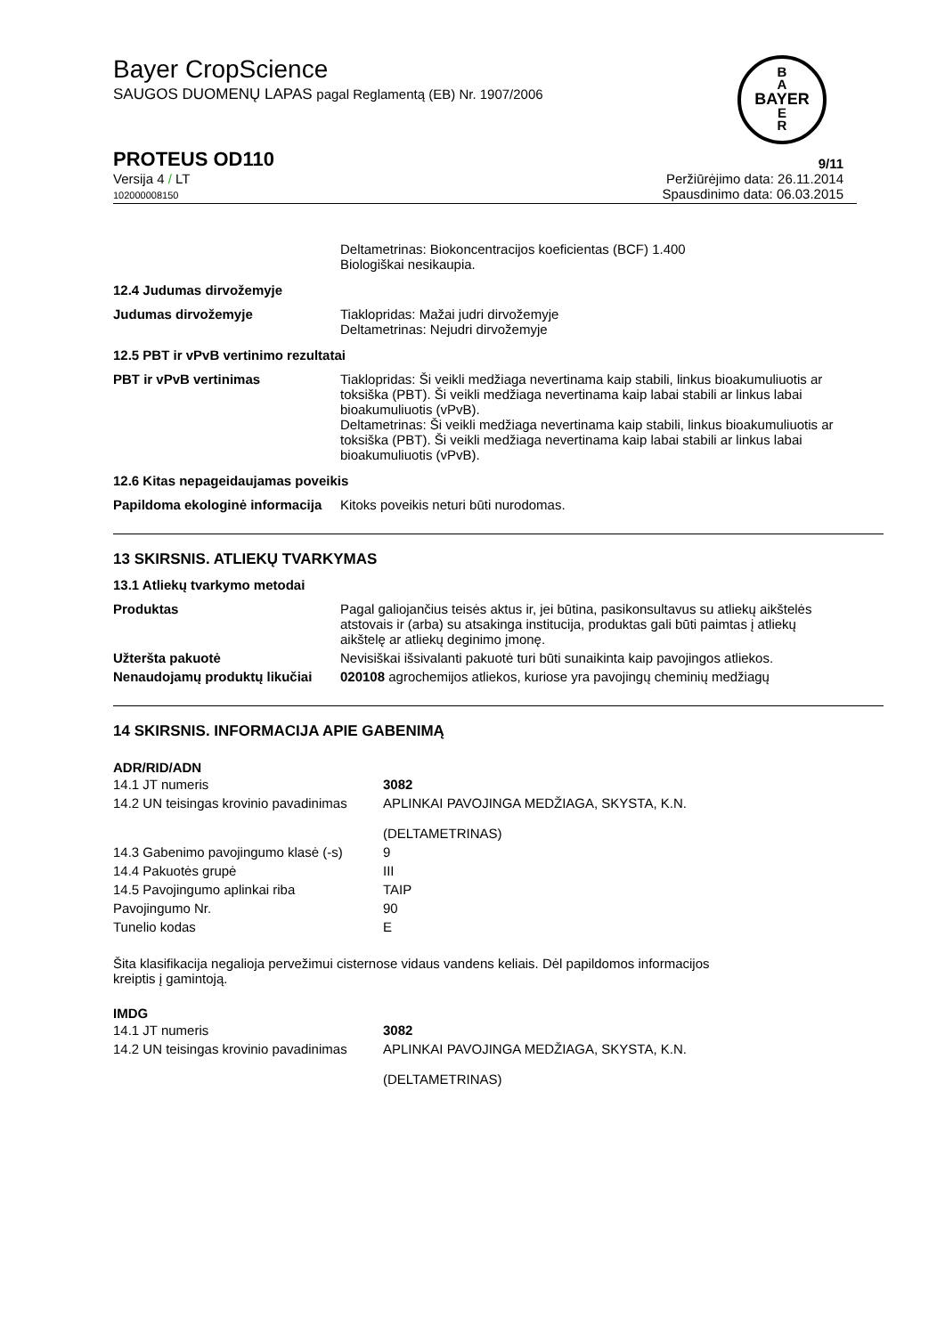B
A
BAYER
E
R
Bayer CropScience
SAUGOS DUOMENŲ LAPAS pagal Reglamentą (EB) Nr. 1907/2006
PROTEUS OD110 9/11
Versija 4 / LT
102000008150
Peržiūrėjimo data: 26.11.2014
Spausdinimo data: 06.03.2015
| | Deltametrinas: Biokoncentracijos koeficientas (BCF) 1.400 Biologiškai nesikaupia. |
12.4 Judumas dirvožemyje
| Judumas dirvožemyje | Tiaklopridas: Mažai judri dirvožemyje Deltametrinas: Nejudri dirvožemyje |
12.5 PBT ir vPvB vertinimo rezultatai
| PBT ir vPvB vertinimas | Tiaklopridas: Ši veikli medžiaga nevertinama kaip stabili, linkus bioakumuliuotis ar toksiška (PBT). Ši veikli medžiaga nevertinama kaip labai stabili ar linkus labai bioakumuliuotis (vPvB). Deltametrinas: Ši veikli medžiaga nevertinama kaip stabili, linkus bioakumuliuotis ar toksiška (PBT). Ši veikli medžiaga nevertinama kaip labai stabili ar linkus labai bioakumuliuotis (vPvB). |
12.6 Kitas nepageidaujamas poveikis
| Papildoma ekologinė informacija | Kitoks poveikis neturi būti nurodomas. |
13 SKIRSNIS. ATLIEKŲ TVARKYMAS
13.1 Atliekų tvarkymo metodai
| Produktas | Pagal galiojančius teisės aktus ir, jei būtina, pasikonsultavus su atliekų aikštelės atstovais ir (arba) su atsakinga institucija, produktas gali būti paimtas į atliekų aikštelę ar atliekų deginimo įmonę. |
| Užteršta pakuotė | Nevisiškai išsivalanti pakuotė turi būti sunaikinta kaip pavojingos atliekos. |
| Nenaudojamų produktų likučiai | 020108 agrochemijos atliekos, kuriose yra pavojingų cheminių medžiagų |
14 SKIRSNIS. INFORMACIJA APIE GABENIMĄ
ADR/RID/ADN
| 14.1 JT numeris | 3082 |
| 14.2 UN teisingas krovinio pavadinimas | APLINKAI PAVOJINGA MEDŽIAGA, SKYSTA, K.N. (DELTAMETRINAS) |
| 14.3 Gabenimo pavojingumo klasė (-s) | 9 |
| 14.4 Pakuotės grupė | III |
| 14.5 Pavojingumo aplinkai riba | TAIP |
| Pavojingumo Nr. | 90 |
| Tunelio kodas | E |
Šita klasifikacija negalioja pervežimui cisternose vidaus vandens keliais. Dėl papildomos informacijos kreiptis į gamintoją.
IMDG
| 14.1 JT numeris | 3082 |
| 14.2 UN teisingas krovinio pavadinimas | APLINKAI PAVOJINGA MEDŽIAGA, SKYSTA, K.N. (DELTAMETRINAS) |